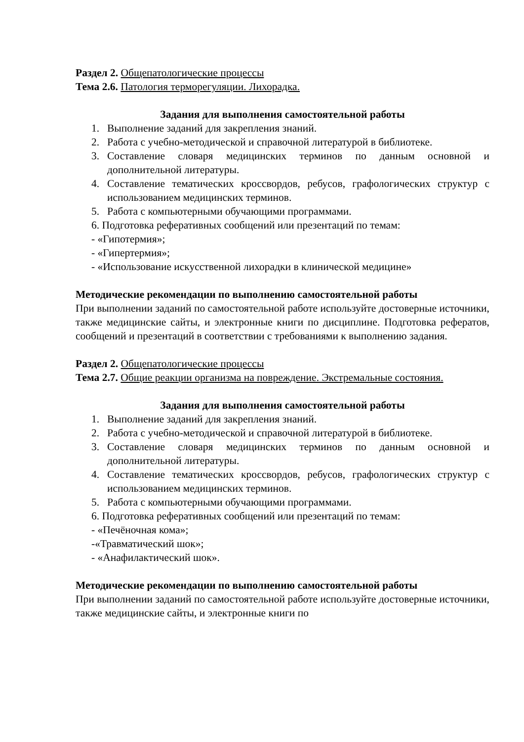Раздел 2. Общепатологические процессы
Тема 2.6. Патология терморегуляции. Лихорадка.
Задания для выполнения самостоятельной работы
1. Выполнение заданий для закрепления знаний.
2. Работа с учебно-методической и справочной литературой в библиотеке.
3. Составление словаря медицинских терминов по данным основной и дополнительной литературы.
4. Составление тематических кроссвордов, ребусов, графологических структур с использованием медицинских терминов.
5. Работа с компьютерными обучающими программами.
6. Подготовка реферативных сообщений или презентаций по темам:
- «Гипотермия»;
- «Гипертермия»;
- «Использование искусственной лихорадки в клинической медицине»
Методические рекомендации по выполнению самостоятельной работы
При выполнении заданий по самостоятельной работе используйте достоверные источники, также медицинские сайты, и электронные книги по дисциплине. Подготовка рефератов, сообщений и презентаций в соответствии с требованиями к выполнению задания.
Раздел 2. Общепатологические процессы
Тема 2.7. Общие реакции организма на повреждение. Экстремальные состояния.
Задания для выполнения самостоятельной работы
1. Выполнение заданий для закрепления знаний.
2. Работа с учебно-методической и справочной литературой в библиотеке.
3. Составление словаря медицинских терминов по данным основной и дополнительной литературы.
4. Составление тематических кроссвордов, ребусов, графологических структур с использованием медицинских терминов.
5. Работа с компьютерными обучающими программами.
6. Подготовка реферативных сообщений или презентаций по темам:
- «Печёночная кома»;
-«Травматический шок»;
- «Анафилактический шок».
Методические рекомендации по выполнению самостоятельной работы
При выполнении заданий по самостоятельной работе используйте достоверные источники, также медицинские сайты, и электронные книги по